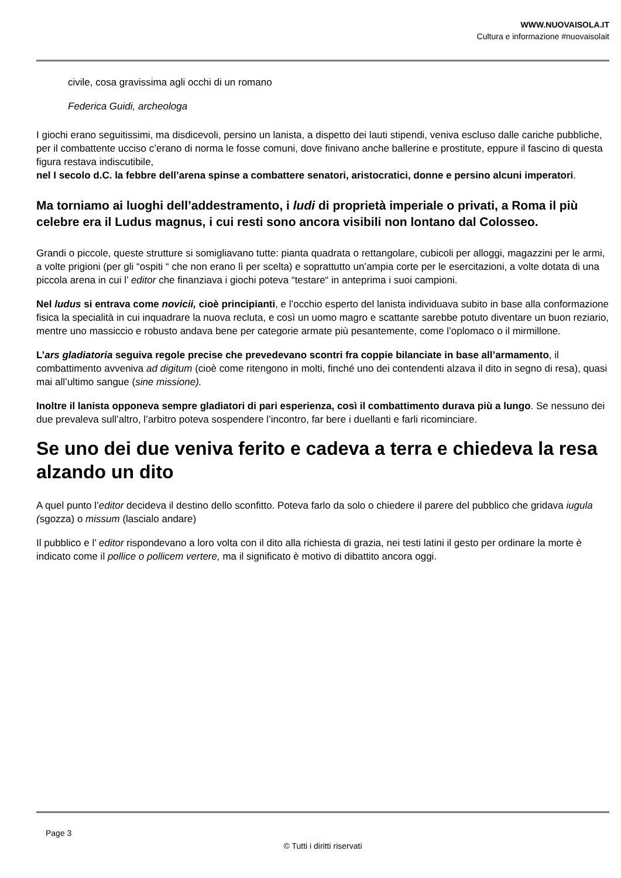WWW.NUOVAISOLA.IT
Cultura e informazione #nuovaisolait
civile, cosa gravissima agli occhi di un romano
Federica Guidi, archeologa
I giochi erano seguitissimi, ma disdicevoli, persino un lanista, a dispetto dei lauti stipendi, veniva escluso dalle cariche pubbliche, per il combattente ucciso c’erano di norma le fosse comuni, dove finivano anche ballerine e prostitute, eppure il fascino di questa figura restava indiscutibile,
nel I secolo d.C. la febbre dell’arena spinse a combattere senatori, aristocratici, donne e persino alcuni imperatori.
Ma torniamo ai luoghi dell’addestramento, i ludi di proprietà imperiale o privati, a Roma il più celebre era il Ludus magnus, i cui resti sono ancora visibili non lontano dal Colosseo.
Grandi o piccole, queste strutture si somigliavano tutte: pianta quadrata o rettangolare, cubicoli per alloggi, magazzini per le armi, a volte prigioni (per gli “ospiti “ che non erano lì per scelta) e soprattutto un’ampia corte per le esercitazioni, a volte dotata di una piccola arena in cui l’ editor che finanziava i giochi poteva “testare“ in anteprima i suoi campioni.
Nel ludus si entrava come novicii, cioè principianti, e l’occhio esperto del lanista individuava subito in base alla conformazione fisica la specialità in cui inquadrare la nuova recluta, e così un uomo magro e scattante sarebbe potuto diventare un buon reziario, mentre uno massiccio e robusto andava bene per categorie armate più pesantemente, come l’oplomaco o il mirmillone.
L’ars gladiatoria seguiva regole precise che prevedevano scontri fra coppie bilanciate in base all’armamento, il combattimento avveniva ad digitum (cioè come ritengono in molti, finché uno dei contendenti alzava il dito in segno di resa), quasi mai all’ultimo sangue (sine missione).
Inoltre il lanista opponeva sempre gladiatori di pari esperienza, così il combattimento durava più a lungo. Se nessuno dei due prevaleva sull’altro, l’arbitro poteva sospendere l’incontro, far bere i duellanti e farli ricominciare.
Se uno dei due veniva ferito e cadeva a terra e chiedeva la resa alzando un dito
A quel punto l’editor decideva il destino dello sconfitto. Poteva farlo da solo o chiedere il parere del pubblico che gridava iugula (sgozza) o missum (lascialo andare)
Il pubblico e l’ editor rispondevano a loro volta con il dito alla richiesta di grazia, nei testi latini il gesto per ordinare la morte è indicato come il pollice o pollicem vertere, ma il significato è motivo di dibattito ancora oggi.
Page 3
© Tutti i diritti riservati